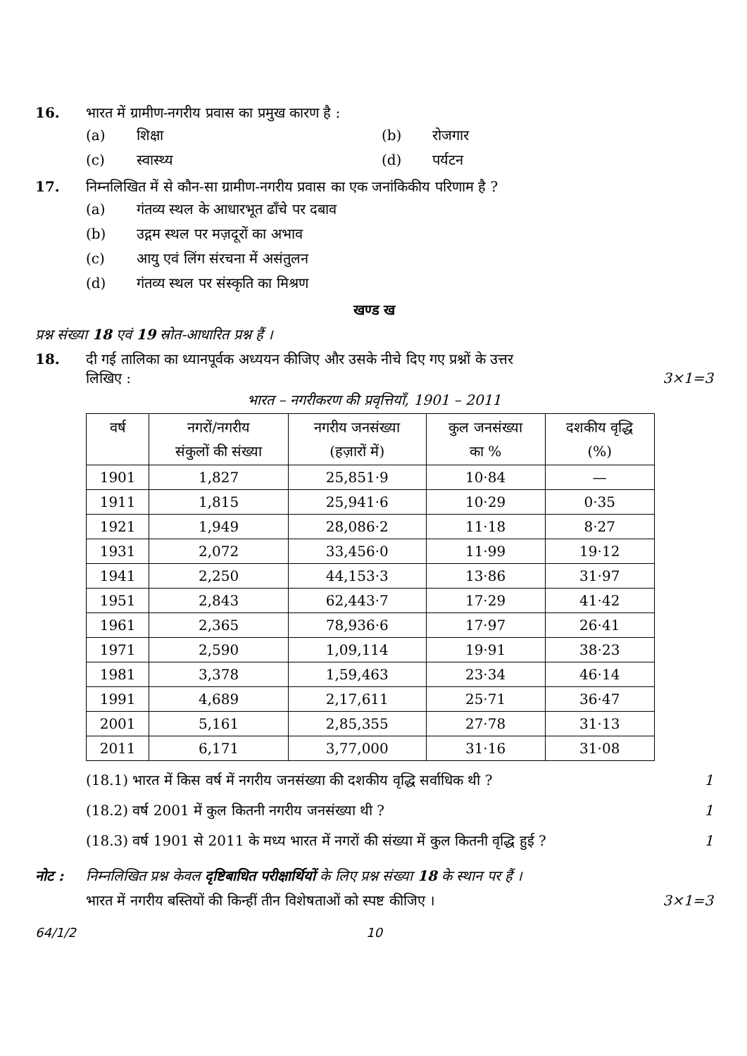16. भारत में ग्रामीण-नगरीय प्रवास का प्रमुख कारण है :
(a) शिक्षा (b) रोजगार
(c) स्वास्थ्य (d) पर्यटन
17. निम्नलिखित में से कौन-सा ग्रामीण-नगरीय प्रवास का एक जनांकिकीय परिणाम है ?
(a) गंतव्य स्थल के आधारभूत ढाँचे पर दबाव
(b) उद्गम स्थल पर मज़दूरों का अभाव
(c) आयु एवं लिंग संरचना में असंतुलन
(d) गंतव्य स्थल पर संस्कृति का मिश्रण
खण्ड ख
प्रश्न संख्या 18 एवं 19 स्रोत-आधारित प्रश्न हैं ।
18. दी गई तालिका का ध्यानपूर्वक अध्ययन कीजिए और उसके नीचे दिए गए प्रश्नों के उत्तर
लिखिए : 3×1=3
भारत – नगरीकरण की प्रवृत्तियाँ, 1901 – 2011
| वर्ष | नगरों/नगरीय संकुलों की संख्या | नगरीय जनसंख्या (हज़ारों में) | कुल जनसंख्या का % | दशकीय वृद्धि (%) |
| --- | --- | --- | --- | --- |
| 1901 | 1,827 | 25,851·9 | 10·84 | — |
| 1911 | 1,815 | 25,941·6 | 10·29 | 0·35 |
| 1921 | 1,949 | 28,086·2 | 11·18 | 8·27 |
| 1931 | 2,072 | 33,456·0 | 11·99 | 19·12 |
| 1941 | 2,250 | 44,153·3 | 13·86 | 31·97 |
| 1951 | 2,843 | 62,443·7 | 17·29 | 41·42 |
| 1961 | 2,365 | 78,936·6 | 17·97 | 26·41 |
| 1971 | 2,590 | 1,09,114 | 19·91 | 38·23 |
| 1981 | 3,378 | 1,59,463 | 23·34 | 46·14 |
| 1991 | 4,689 | 2,17,611 | 25·71 | 36·47 |
| 2001 | 5,161 | 2,85,355 | 27·78 | 31·13 |
| 2011 | 6,171 | 3,77,000 | 31·16 | 31·08 |
(18.1) भारत में किस वर्ष में नगरीय जनसंख्या की दशकीय वृद्धि सर्वाधिक थी ? 1
(18.2) वर्ष 2001 में कुल कितनी नगरीय जनसंख्या थी ? 1
(18.3) वर्ष 1901 से 2011 के मध्य भारत में नगरों की संख्या में कुल कितनी वृद्धि हुई ? 1
नोट : निम्नलिखित प्रश्न केवल दृष्टिबाधित परीक्षार्थियों के लिए प्रश्न संख्या 18 के स्थान पर हैं ।
भारत में नगरीय बस्तियों की किन्हीं तीन विशेषताओं को स्पष्ट कीजिए । 3×1=3
64/1/2 10